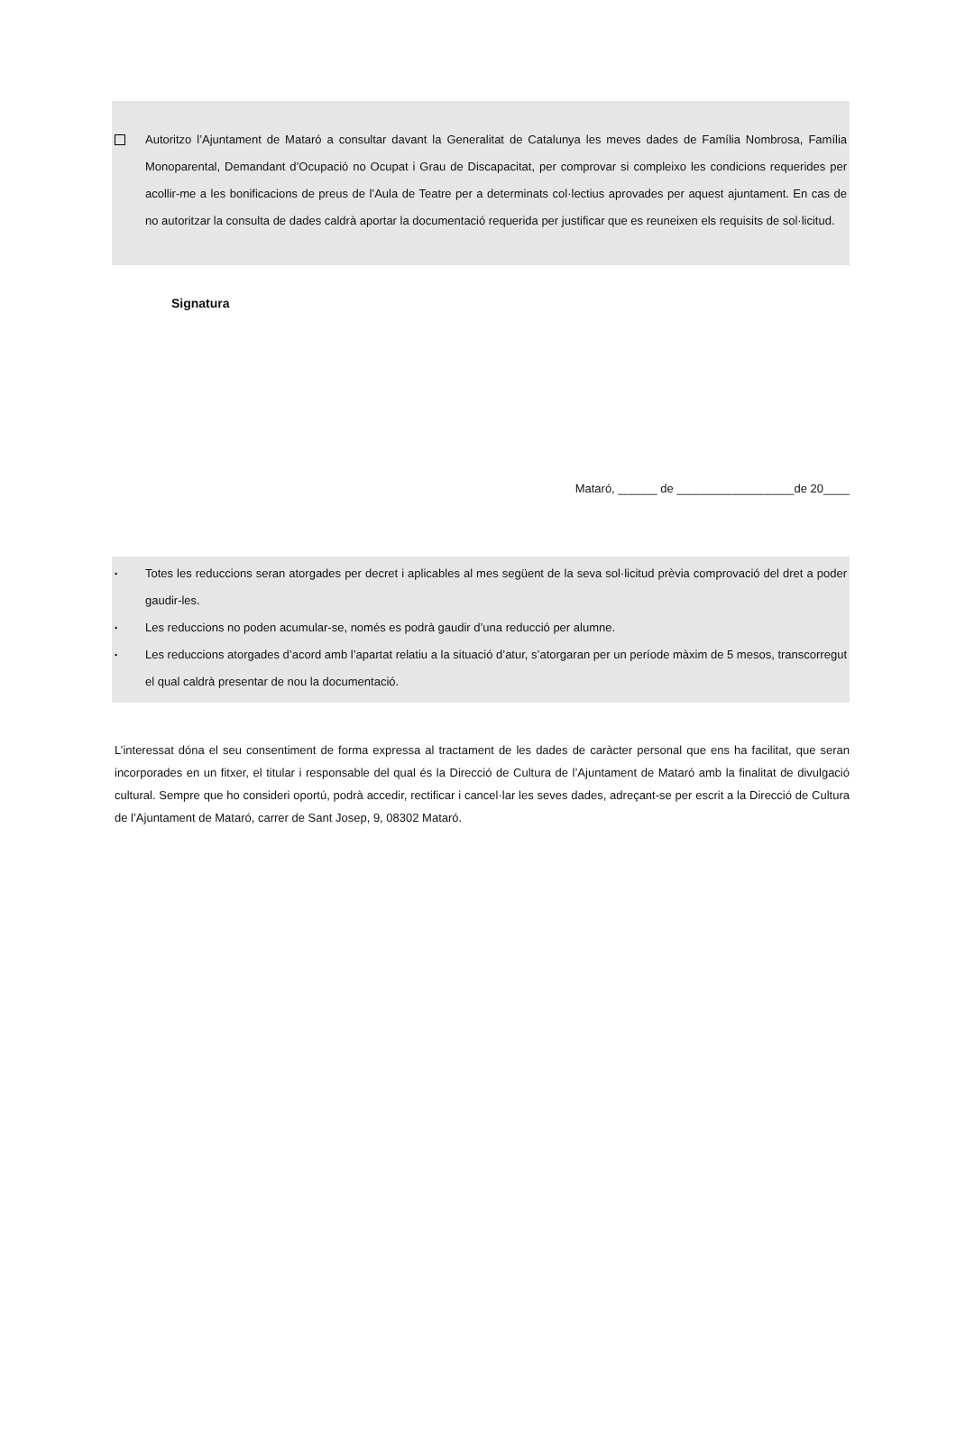Autoritzo l’Ajuntament de Mataró a consultar davant la Generalitat de Catalunya les meves dades de Família Nombrosa, Família Monoparental, Demandant d’Ocupació no Ocupat i Grau de Discapacitat, per comprovar si compleixo les condicions requerides per acollir-me a les bonificacions de preus de l’Aula de Teatre per a determinats col·lectius aprovades per aquest ajuntament. En cas de no autoritzar la consulta de dades caldrà aportar la documentació requerida per justificar que es reuneixen els requisits de sol·licitud.
Signatura
Mataró, ______ de __________________de 20____
•
Totes les reduccions seran atorgades per decret i aplicables al mes següent de la seva sol·licitud prèvia comprovació del dret a poder gaudir-les.
•
Les reduccions no poden acumular-se, només es podrà gaudir d’una reducció per alumne.
•
Les reduccions atorgades d’acord amb l’apartat relatiu a la situació d’atur, s’atorgaran per un període màxim de 5 mesos, transcorregut el qual caldrà presentar de nou la documentació.
L’interessat dóna el seu consentiment de forma expressa al tractament de les dades de caràcter personal que ens ha facilitat, que seran incorporades en un fitxer, el titular i responsable del qual és la Direcció de Cultura de l’Ajuntament de Mataró amb la finalitat de divulgació cultural. Sempre que ho consideri oportú, podrà accedir, rectificar i cancel·lar les seves dades, adreçant-se per escrit a la Direcció de Cultura de l’Ajuntament de Mataró, carrer de Sant Josep, 9, 08302 Mataró.